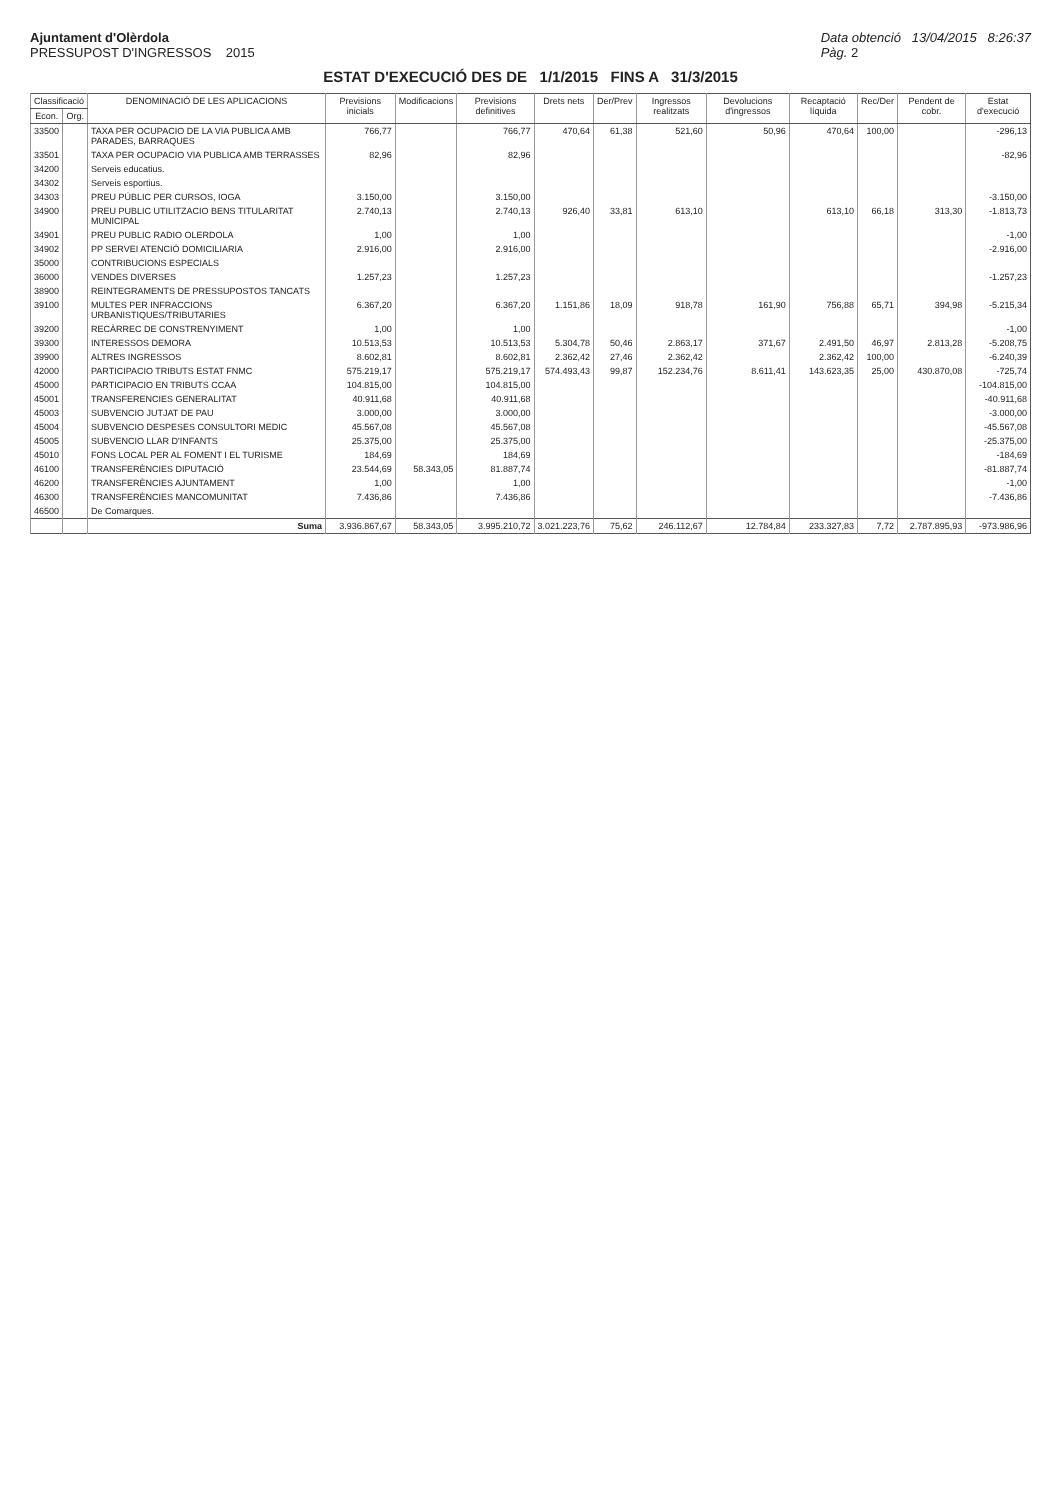Ajuntament d'Olèrdola
PRESSUPOST D'INGRESSOS 2015
Data obtenció 13/04/2015 8:26:37
Pàg. 2
ESTAT D'EXECUCIÓ DES DE 1/1/2015 FINS A 31/3/2015
| Classificació | | DENOMINACIÓ DE LES APLICACIONS | Previsions inicials | Modificacions | Previsions definitives | Drets nets | Der/Prev | Ingressos realitzats | Devolucions d'ingressos | Recaptació líquida | Rec/Der | Pendent de cobr. | Estat d'execució |
| --- | --- | --- | --- | --- | --- | --- | --- | --- | --- | --- | --- | --- | --- |
| Econ. | Org. | | | | | | | | | | | | |
| 33500 | | TAXA PER OCUPACIO DE LA VIA PUBLICA AMB PARADES, BARRAQUES | 766,77 | | 766,77 | 470,64 | 61,38 | 521,60 | 50,96 | 470,64 | 100,00 | | -296,13 |
| 33501 | | TAXA PER OCUPACIO VIA PUBLICA AMB TERRASSES | 82,96 | | 82,96 | | | | | | | | -82,96 |
| 34200 | | Serveis educatius. | | | | | | | | | | | |
| 34302 | | Serveis esportius. | | | | | | | | | | | |
| 34303 | | PREU PÚBLIC PER CURSOS, IOGA | 3.150,00 | | 3.150,00 | | | | | | | | -3.150,00 |
| 34900 | | PREU PUBLIC UTILITZACIO BENS TITULARITAT MUNICIPAL | 2.740,13 | | 2.740,13 | 926,40 | 33,81 | 613,10 | | 613,10 | 66,18 | 313,30 | -1.813,73 |
| 34901 | | PREU PUBLIC RADIO OLERDOLA | 1,00 | | 1,00 | | | | | | | | -1,00 |
| 34902 | | PP SERVEI ATENCIÓ DOMICILIARIA | 2.916,00 | | 2.916,00 | | | | | | | | -2.916,00 |
| 35000 | | CONTRIBUCIONS ESPECIALS | | | | | | | | | | | |
| 36000 | | VENDES DIVERSES | 1.257,23 | | 1.257,23 | | | | | | | | -1.257,23 |
| 38900 | | REINTEGRAMENTS DE PRESSUPOSTOS TANCATS | | | | | | | | | | | |
| 39100 | | MULTES PER INFRACCIONS URBANISTIQUES/TRIBUTARIES | 6.367,20 | | 6.367,20 | 1.151,86 | 18,09 | 918,78 | 161,90 | 756,88 | 65,71 | 394,98 | -5.215,34 |
| 39200 | | RECÀRREC DE CONSTRENYIMENT | 1,00 | | 1,00 | | | | | | | | -1,00 |
| 39300 | | INTERESSOS DEMORA | 10.513,53 | | 10.513,53 | 5.304,78 | 50,46 | 2.863,17 | 371,67 | 2.491,50 | 46,97 | 2.813,28 | -5.208,75 |
| 39900 | | ALTRES INGRESSOS | 8.602,81 | | 8.602,81 | 2.362,42 | 27,46 | 2.362,42 | | 2.362,42 | 100,00 | | -6.240,39 |
| 42000 | | PARTICIPACIO TRIBUTS ESTAT FNMC | 575.219,17 | | 575.219,17 | 574.493,43 | 99,87 | 152.234,76 | 8.611,41 | 143.623,35 | 25,00 | 430.870,08 | -725,74 |
| 45000 | | PARTICIPACIO EN TRIBUTS CCAA | 104.815,00 | | 104.815,00 | | | | | | | | -104.815,00 |
| 45001 | | TRANSFERENCIES GENERALITAT | 40.911,68 | | 40.911,68 | | | | | | | | -40.911,68 |
| 45003 | | SUBVENCIO JUTJAT DE PAU | 3.000,00 | | 3.000,00 | | | | | | | | -3.000,00 |
| 45004 | | SUBVENCIO DESPESES CONSULTORI MEDIC | 45.567,08 | | 45.567,08 | | | | | | | | -45.567,08 |
| 45005 | | SUBVENCIO LLAR D'INFANTS | 25.375,00 | | 25.375,00 | | | | | | | | -25.375,00 |
| 45010 | | FONS LOCAL PER AL FOMENT I EL TURISME | 184,69 | | 184,69 | | | | | | | | -184,69 |
| 46100 | | TRANSFERÈNCIES DIPUTACIÓ | 23.544,69 | 58.343,05 | 81.887,74 | | | | | | | | -81.887,74 |
| 46200 | | TRANSFERÈNCIES AJUNTAMENT | 1,00 | | 1,00 | | | | | | | | -1,00 |
| 46300 | | TRANSFERÈNCIES MANCOMUNITAT | 7.436,86 | | 7.436,86 | | | | | | | | -7.436,86 |
| 46500 | | De Comarques. | | | | | | | | | | | |
| | | Suma | 3.936.867,67 | 58.343,05 | 3.995.210,72 | 3.021.223,76 | 75,62 | 246.112,67 | 12.784,84 | 233.327,83 | 7,72 | 2.787.895,93 | -973.986,96 |